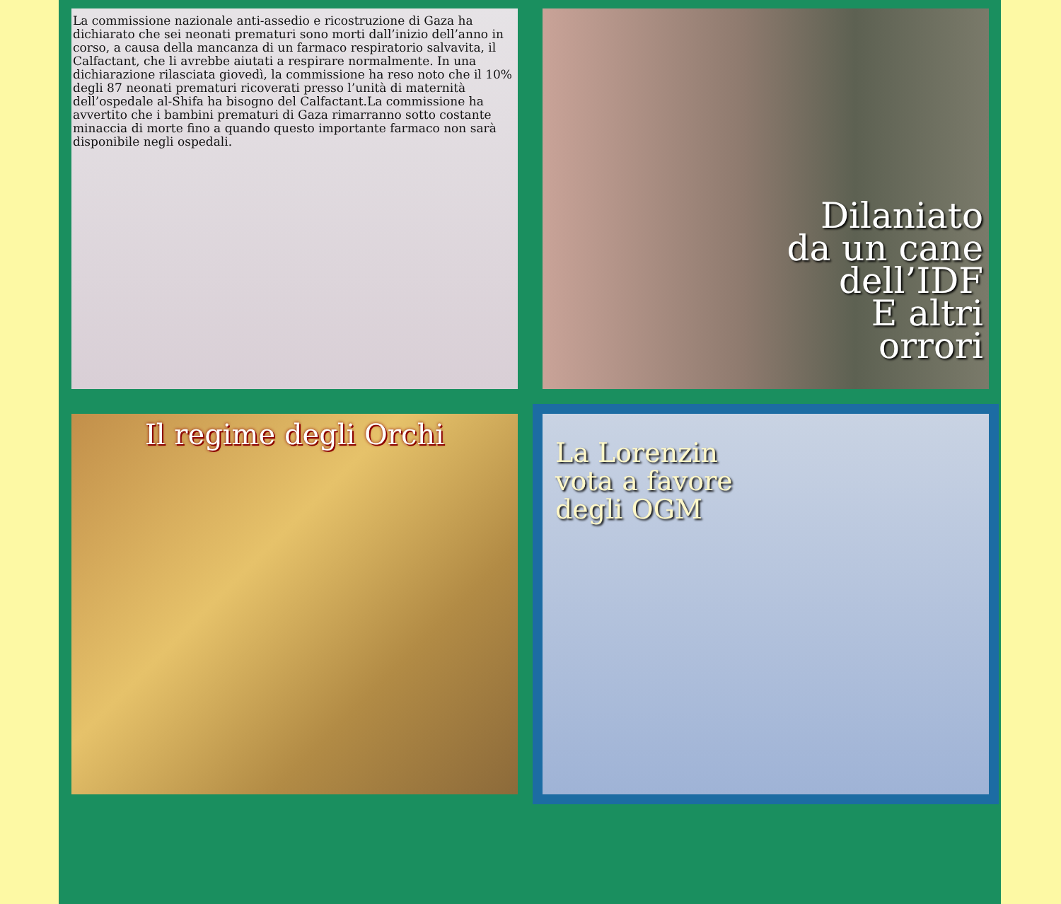La commissione nazionale anti-assedio e ricostruzione di Gaza ha dichiarato che sei neonati prematuri sono morti dall’inizio dell’anno in corso, a causa della mancanza di un farmaco respiratorio salvavita, il Calfactant, che li avrebbe aiutati a respirare normalmente. In una dichiarazione rilasciata giovedì, la commissione ha reso noto che il 10% degli 87 neonati prematuri ricoverati presso l’unità di maternità dell’ospedale al-Shifa ha bisogno del Calfactant.La commissione ha avvertito che i bambini prematuri di Gaza rimarranno sotto costante minaccia di morte fino a quando questo importante farmaco non sarà disponibile negli ospedali.
Dilaniato
da un cane
dell’IDF
E altri
orrori
Il regime degli Orchi
La Lorenzin
vota a favore
degli OGM